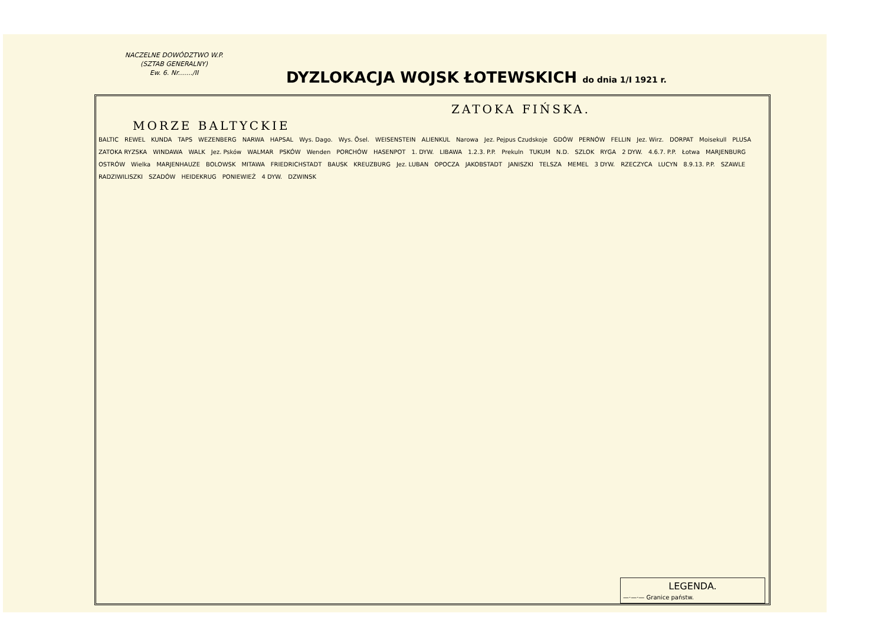NACZELNE DOWÓDZTWO W.P.
(SZTAB GENERALNY)
Ew. 6. Nr......./II
DYZLOKACJA WOJSK ŁOTEWSKICH do dnia 1/I 1921 r.
ZATOKA FIŃSKA.
MORZE BALTYCKIE
BALTIC
REWEL
KUNDA
TAPS
WEZENBERG
NARWA
HAPSAL
Wys. Dago.
Wys. Ösel.
WEISENSTEIN
ALIENKUL
Narowa
Jez. Pejpus Czudskoje
GDÓW
PERNÓW
FELLIN
Jez. Wirz.
DORPAT
Moisekull
PLUSA
ZATOKA RYZSKA
WINDAWA
WALK
Jez. Psków
WALMAR
PSKÓW
Wenden
PORCHÓW
HASENPOT
1. DYW.
LIBAWA
1.2.3. P.P.
Prekuln
TUKUM
N.D.
SZLOK
RYGA
2 DYW.
4.6.7. P.P.
Łotwa
MARJENBURG
OSTRÓW
Wielka
MARJENHAUZE
BOLOWSK
MITAWA
FRIEDRICHSTADT
BAUSK
KREUZBURG
Jez. LUBAN
OPOCZA
JAKOBSTADT
JANISZKI
TELSZA
MEMEL
3 DYW.
RZECZYCA
LUCYN
8.9.13. P.P.
SZAWLE
RADZIWILISZKI
SZADÓW
HEIDEKRUG
PONIEWIEŻ
4 DYW.
DZWINSK
LEGENDA.
—·—·— Granice państw.